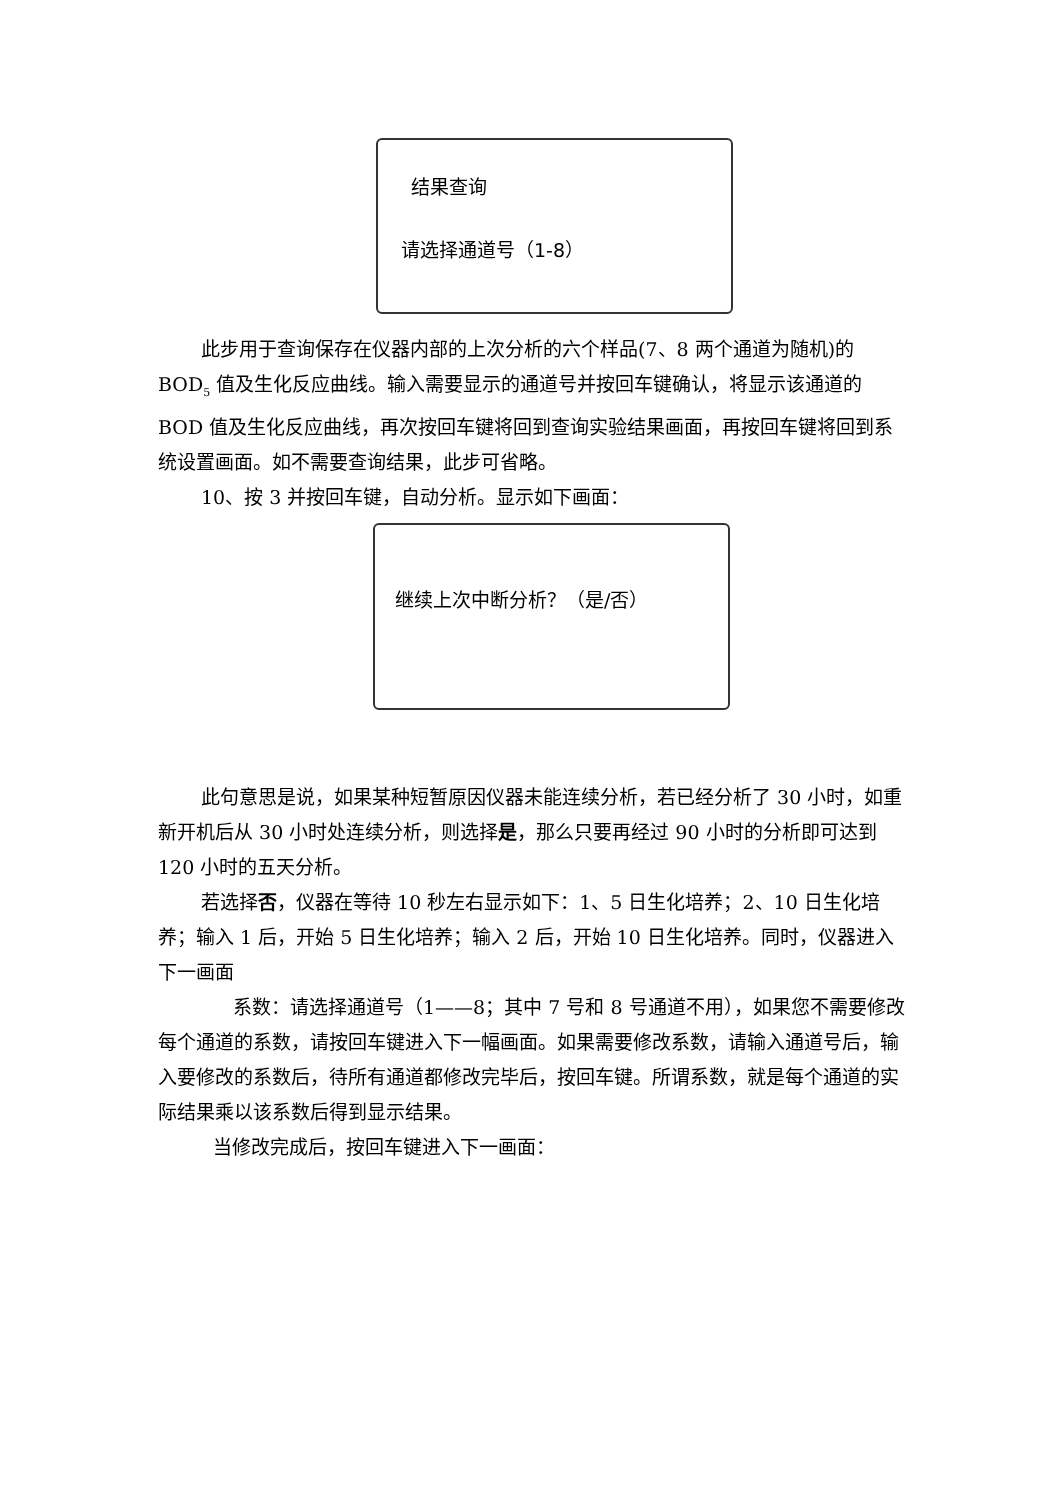结果查询
请选择通道号（1-8）
此步用于查询保存在仪器内部的上次分析的六个样品(7、8 两个通道为随机)的 BOD<sub>5</sub> 值及生化反应曲线。输入需要显示的通道号并按回车键确认，将显示该通道的 BOD 值及生化反应曲线，再次按回车键将回到查询实验结果画面，再按回车键将回到系统设置画面。如不需要查询结果，此步可省略。
10、按 3 并按回车键，自动分析。显示如下画面：
继续上次中断分析？（是/否）
此句意思是说，如果某种短暂原因仪器未能连续分析，若已经分析了 30 小时，如重新开机后从 30 小时处连续分析，则选择是，那么只要再经过 90 小时的分析即可达到 120 小时的五天分析。
若选择否，仪器在等待 10 秒左右显示如下：1、5 日生化培养；2、10 日生化培养；输入 1 后，开始 5 日生化培养；输入 2 后，开始 10 日生化培养。同时，仪器进入下一画面
系数：请选择通道号（1——8；其中 7 号和 8 号通道不用），如果您不需要修改每个通道的系数，请按回车键进入下一幅画面。如果需要修改系数，请输入通道号后，输入要修改的系数后，待所有通道都修改完毕后，按回车键。所谓系数，就是每个通道的实际结果乘以该系数后得到显示结果。
当修改完成后，按回车键进入下一画面：